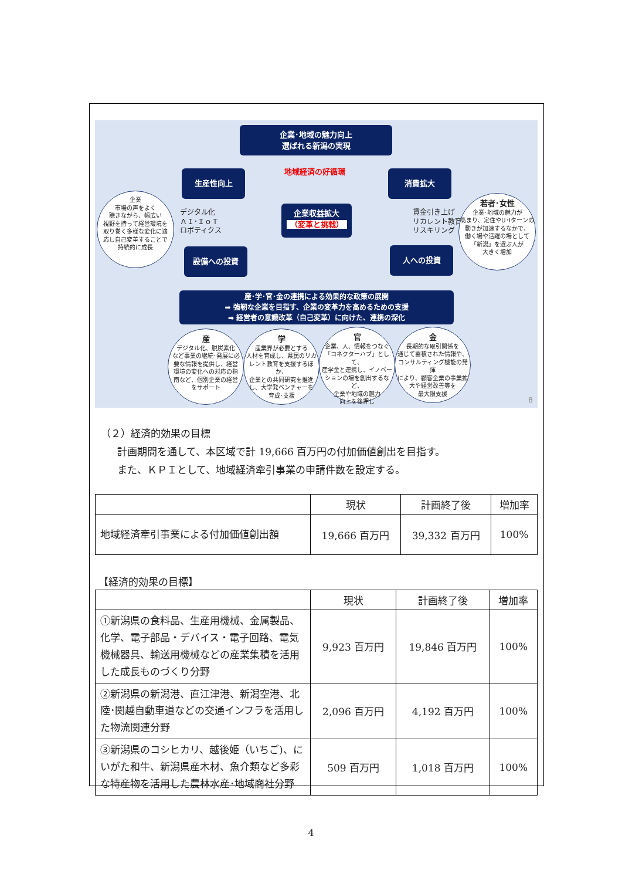企業･地域の魅力向上
選ばれる新潟の実現
地域経済の好循環
生産性向上 消費拡大
企業収益拡大
（変革と挑戦）
デジタル化
ＡＩ･ＩｏＴ
ロボティクス
賃金引き上げ
リカレント教育
リスキリング
設備への投資 人への投資
企業
市場の声をよく
聴きながら、幅広い
視野を持って経営環境を
取り巻く多様な変化に適
応し自己変革することで
持続的に成長
若者･女性
企業･地域の魅力が
高まり、定住やU･Iターンの
動きが加速するなかで、
働く場や活躍の場として
「新潟」を選ぶ人が
大きく増加
産･学･官･金の連携による効果的な政策の展開
➡ 強靭な企業を目指す、企業の変革力を高めるための支援
➡ 経営者の意識改革（自己変革）に向けた、連携の深化
産デジタル化、脱炭素化
など事業の継続･発展に必
要な情報を提供し、経営
環境の変化への対応の指
南など、個別企業の経営
をサポート
学産業界が必要とする
人材を育成し、県民のリカ
レント教育を支援するほか、
企業との共同研究を推進
し、大学発ベンチャーを
育成･支援
官企業、人、情報をつなぐ
「コネクターハブ」として、
産学金と連携し、イノベー
ションの場を創出するなど、
企業や地域の魅力
向上を後押し
金長期的な取引関係を
通じて蓄積された情報や、
コンサルティング機能の発揮
により、顧客企業の事業拡
大や経営改善等を
最大限支援
8
（２）経済的効果の目標
計画期間を通して、本区域で計 19,666 百万円の付加価値創出を目指す。
また、ＫＰＩとして、地域経済牽引事業の申請件数を設定する。
| | 現状 | 計画終了後 | 増加率 |
| --- | --- | --- | --- |
| 地域経済牽引事業による付加価値創出額 | 19,666 百万円 | 39,332 百万円 | 100% |
【経済的効果の目標】
| | 現状 | 計画終了後 | 増加率 |
| --- | --- | --- | --- |
| ①新潟県の食料品、生産用機械、金属製品、化学、電子部品・デバイス・電子回路、電気機械器具、輸送用機械などの産業集積を活用した成長ものづくり分野 | 9,923 百万円 | 19,846 百万円 | 100% |
| ②新潟県の新潟港、直江津港、新潟空港、北陸･関越自動車道などの交通インフラを活用した物流関連分野 | 2,096 百万円 | 4,192 百万円 | 100% |
| ③新潟県のコシヒカリ、越後姫（いちご)、にいがた和牛、新潟県産木材、魚介類など多彩な特産物を活用した農林水産･地域商社分野 | 509 百万円 | 1,018 百万円 | 100% |
4